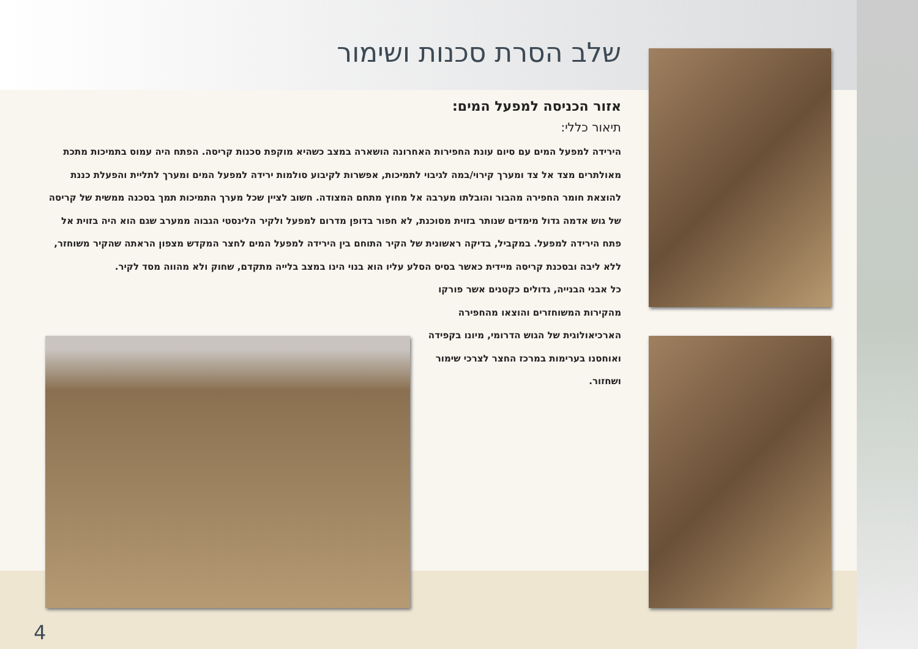שלב הסרת סכנות ושימור
אזור הכניסה למפעל המים:
תיאור כללי:
הירידה למפעל המים עם סיום עונת החפירות האחרונה הושארה במצב כשהיא מוקפת סכנות קריסה. הפתח היה עמוס בתמיכות מתכת מאולתרים מצד אל צד ומערך קירוי/במה לגיבוי לתמיכות, אפשרות לקיבוע סולמות ירידה למפעל המים ומערך לתליית והפעלת כננת להוצאת חומר החפירה מהבור והובלתו מערבה אל מחוץ מתחם המצודה. חשוב לציין שכל מערך התמיכות תמך בסכנה ממשית של קריסה של גוש אדמה גדול מימדים שנותר בזוית מסוכנת, לא חפור בדופן מדרום למפעל ולקיר הלינסטי הגבוה ממערב שגם הוא היה בזוית אל פתח הירידה למפעל. במקביל, בדיקה ראשונית של הקיר התוחם בין הירידה למפעל המים לחצר המקדש מצפון הראתה שהקיר משוחזר, ללא ליבה ובסכנת קריסה מיידית כאשר בסיס הסלע עליו הוא בנוי הינו במצב בלייה מתקדם, שחוק ולא מהווה מסד לקיר.
כל אבני הבנייה, גדולים כקטנים אשר פורקו מהקירות המשוחזרים והוצאו מהחפירה הארכיאולוגית של הגוש הדרומי, מיונו בקפידה ואוחסנו בערימות במרכז החצר לצרכי שימור ושחזור.
4